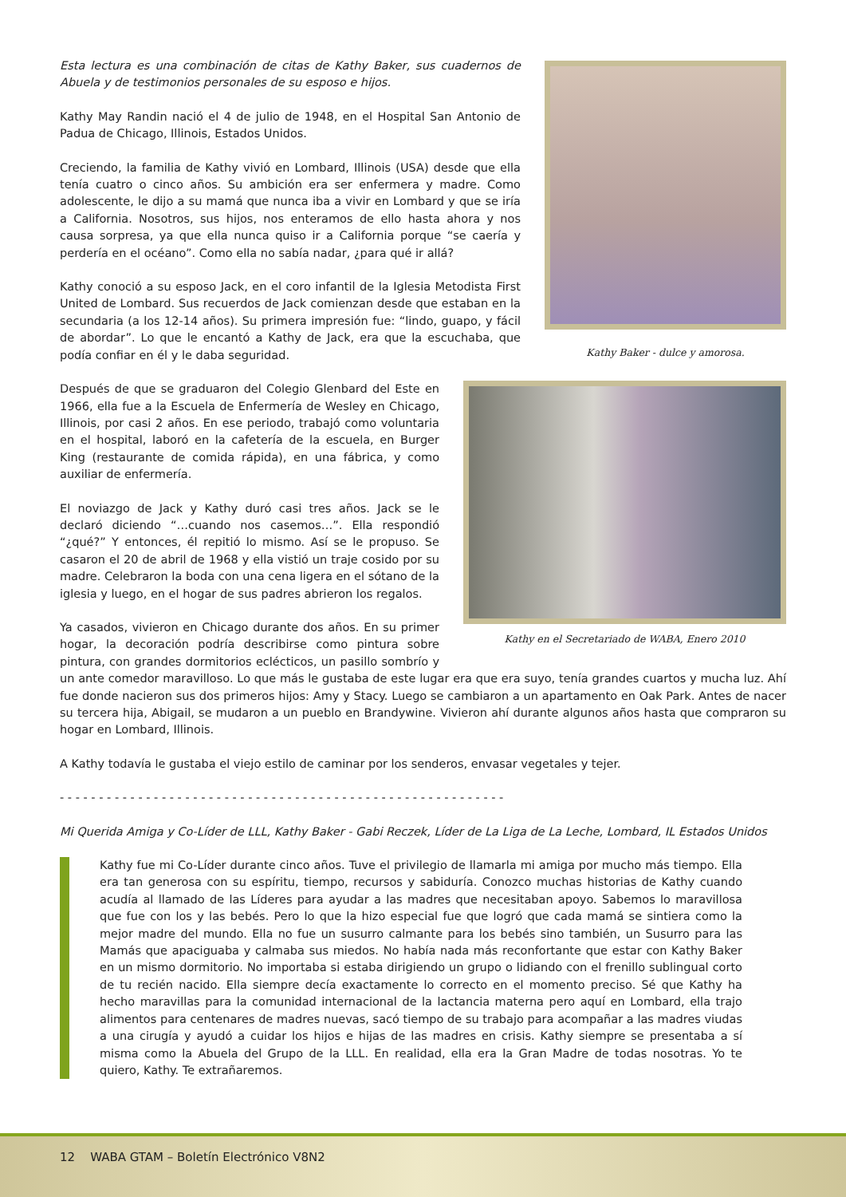Kathy Baker - dulce y amorosa.
Esta lectura es una combinación de citas de Kathy Baker, sus cuadernos de Abuela y de testimonios personales de su esposo e hijos.
Kathy May Randin nació el 4 de julio de 1948, en el Hospital San Antonio de Padua de Chicago, Illinois, Estados Unidos.
Creciendo, la familia de Kathy vivió en Lombard, Illinois (USA) desde que ella tenía cuatro o cinco años. Su ambición era ser enfermera y madre. Como adolescente, le dijo a su mamá que nunca iba a vivir en Lombard y que se iría a California. Nosotros, sus hijos, nos enteramos de ello hasta ahora y nos causa sorpresa, ya que ella nunca quiso ir a California porque “se caería y perdería en el océano”. Como ella no sabía nadar, ¿para qué ir allá?
Kathy conoció a su esposo Jack, en el coro infantil de la Iglesia Metodista First United de Lombard. Sus recuerdos de Jack comienzan desde que estaban en la secundaria (a los 12-14 años). Su primera impresión fue: “lindo, guapo, y fácil de abordar”. Lo que le encantó a Kathy de Jack, era que la escuchaba, que podía confiar en él y le daba seguridad.
Kathy en el Secretariado de WABA, Enero 2010
Después de que se graduaron del Colegio Glenbard del Este en 1966, ella fue a la Escuela de Enfermería de Wesley en Chicago, Illinois, por casi 2 años. En ese periodo, trabajó como voluntaria en el hospital, laboró en la cafetería de la escuela, en Burger King (restaurante de comida rápida), en una fábrica, y como auxiliar de enfermería.
El noviazgo de Jack y Kathy duró casi tres años. Jack se le declaró diciendo “…cuando nos casemos…”. Ella respondió “¿qué?” Y entonces, él repitió lo mismo. Así se le propuso. Se casaron el 20 de abril de 1968 y ella vistió un traje cosido por su madre. Celebraron la boda con una cena ligera en el sótano de la iglesia y luego, en el hogar de sus padres abrieron los regalos.
Ya casados, vivieron en Chicago durante dos años. En su primer hogar, la decoración podría describirse como pintura sobre pintura, con grandes dormitorios eclécticos, un pasillo sombrío y un ante comedor maravilloso. Lo que más le gustaba de este lugar era que era suyo, tenía grandes cuartos y mucha luz. Ahí fue donde nacieron sus dos primeros hijos: Amy y Stacy. Luego se cambiaron a un apartamento en Oak Park. Antes de nacer su tercera hija, Abigail, se mudaron a un pueblo en Brandywine. Vivieron ahí durante algunos años hasta que compraron su hogar en Lombard, Illinois.
A Kathy todavía le gustaba el viejo estilo de caminar por los senderos, envasar vegetales y tejer.
- - - - - - - - - - - - - - - - - - - - - - - - - - - - - - - - - - - - - - - - - - - - - - - - - - - - - - - - -
Mi Querida Amiga y Co-Líder de LLL, Kathy Baker - Gabi Reczek, Líder de La Liga de La Leche, Lombard, IL Estados Unidos
Kathy fue mi Co-Líder durante cinco años. Tuve el privilegio de llamarla mi amiga por mucho más tiempo. Ella era tan generosa con su espíritu, tiempo, recursos y sabiduría. Conozco muchas historias de Kathy cuando acudía al llamado de las Líderes para ayudar a las madres que necesitaban apoyo. Sabemos lo maravillosa que fue con los y las bebés. Pero lo que la hizo especial fue que logró que cada mamá se sintiera como la mejor madre del mundo. Ella no fue un susurro calmante para los bebés sino también, un Susurro para las Mamás que apaciguaba y calmaba sus miedos. No había nada más reconfortante que estar con Kathy Baker en un mismo dormitorio. No importaba si estaba dirigiendo un grupo o lidiando con el frenillo sublingual corto de tu recién nacido. Ella siempre decía exactamente lo correcto en el momento preciso. Sé que Kathy ha hecho maravillas para la comunidad internacional de la lactancia materna pero aquí en Lombard, ella trajo alimentos para centenares de madres nuevas, sacó tiempo de su trabajo para acompañar a las madres viudas a una cirugía y ayudó a cuidar los hijos e hijas de las madres en crisis. Kathy siempre se presentaba a sí misma como la Abuela del Grupo de la LLL. En realidad, ella era la Gran Madre de todas nosotras. Yo te quiero, Kathy. Te extrañaremos.
12 WABA GTAM – Boletín Electrónico V8N2